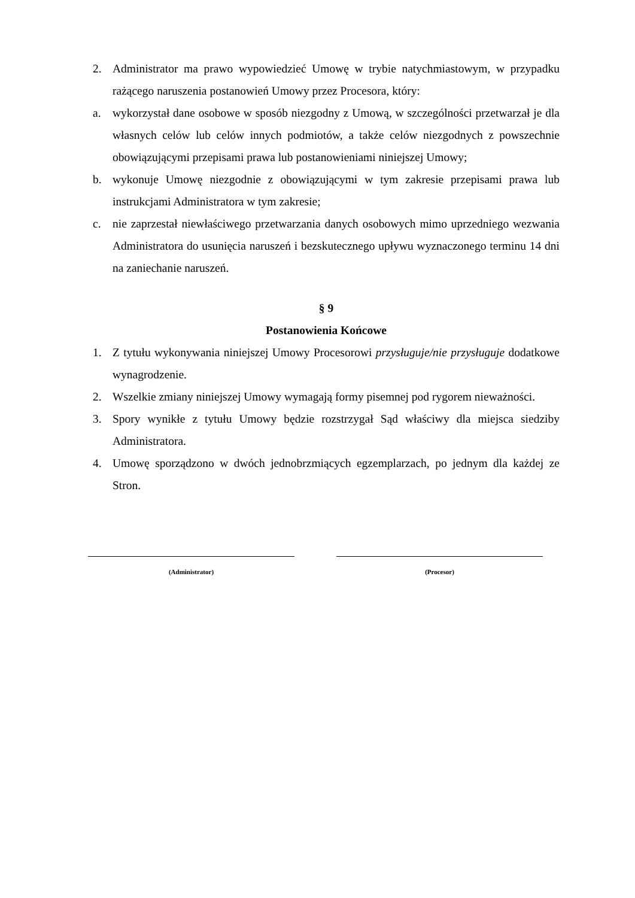2. Administrator ma prawo wypowiedzieć Umowę w trybie natychmiastowym, w przypadku rażącego naruszenia postanowień Umowy przez Procesora, który:
a. wykorzystał dane osobowe w sposób niezgodny z Umową, w szczególności przetwarzał je dla własnych celów lub celów innych podmiotów, a także celów niezgodnych z powszechnie obowiązującymi przepisami prawa lub postanowieniami niniejszej Umowy;
b. wykonuje Umowę niezgodnie z obowiązującymi w tym zakresie przepisami prawa lub instrukcjami Administratora w tym zakresie;
c. nie zaprzestał niewłaściwego przetwarzania danych osobowych mimo uprzedniego wezwania Administratora do usunięcia naruszeń i bezskutecznego upływu wyznaczonego terminu 14 dni na zaniechanie naruszeń.
§ 9
Postanowienia Końcowe
1. Z tytułu wykonywania niniejszej Umowy Procesorowi przysługuje/nie przysługuje dodatkowe wynagrodzenie.
2. Wszelkie zmiany niniejszej Umowy wymagają formy pisemnej pod rygorem nieważności.
3. Spory wynikłe z tytułu Umowy będzie rozstrzygał Sąd właściwy dla miejsca siedziby Administratora.
4. Umowę sporządzono w dwóch jednobrzmiących egzemplarzach, po jednym dla każdej ze Stron.
(Administrator) (Procesor)